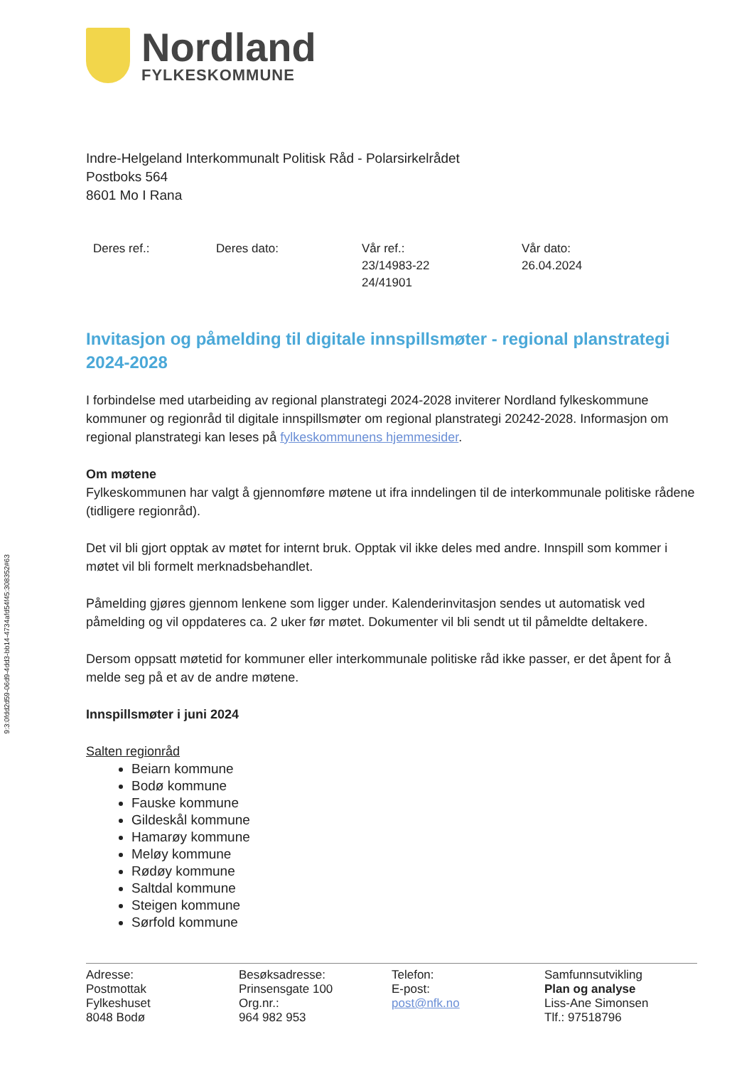Nordland
FYLKESKOMMUNE
Indre-Helgeland Interkommunalt Politisk Råd - Polarsirkelrådet
Postboks 564
8601 Mo I Rana
| Deres ref.: | Deres dato: | Vår ref.: 23/14983-22 24/41901 | Vår dato: 26.04.2024 |
Invitasjon og påmelding til digitale innspillsmøter - regional planstrategi 2024-2028
I forbindelse med utarbeiding av regional planstrategi 2024-2028 inviterer Nordland fylkeskommune kommuner og regionråd til digitale innspillsmøter om regional planstrategi 20242-2028. Informasjon om regional planstrategi kan leses på fylkeskommunens hjemmesider.
Om møtene
Fylkeskommunen har valgt å gjennomføre møtene ut ifra inndelingen til de interkommunale politiske rådene (tidligere regionråd).
Det vil bli gjort opptak av møtet for internt bruk. Opptak vil ikke deles med andre. Innspill som kommer i møtet vil bli formelt merknadsbehandlet.
Påmelding gjøres gjennom lenkene som ligger under. Kalenderinvitasjon sendes ut automatisk ved påmelding og vil oppdateres ca. 2 uker før møtet. Dokumenter vil bli sendt ut til påmeldte deltakere.
Dersom oppsatt møtetid for kommuner eller interkommunale politiske råd ikke passer, er det åpent for å melde seg på et av de andre møtene.
Innspillsmøter i juni 2024
Salten regionråd
Beiarn kommune
Bodø kommune
Fauske kommune
Gildeskål kommune
Hamarøy kommune
Meløy kommune
Rødøy kommune
Saltdal kommune
Steigen kommune
Sørfold kommune
9:3:0fdd2d59-06d9-4dd3-bb14-4734afd54f45:308352#63
| Adresse: Postmottak Fylkeshuset 8048 Bodø | Besøksadresse: Prinsensgate 100 Org.nr.: 964 982 953 | Telefon: E-post: post@nfk.no | Samfunnsutvikling Plan og analyse Liss-Ane Simonsen Tlf.: 97518796 |